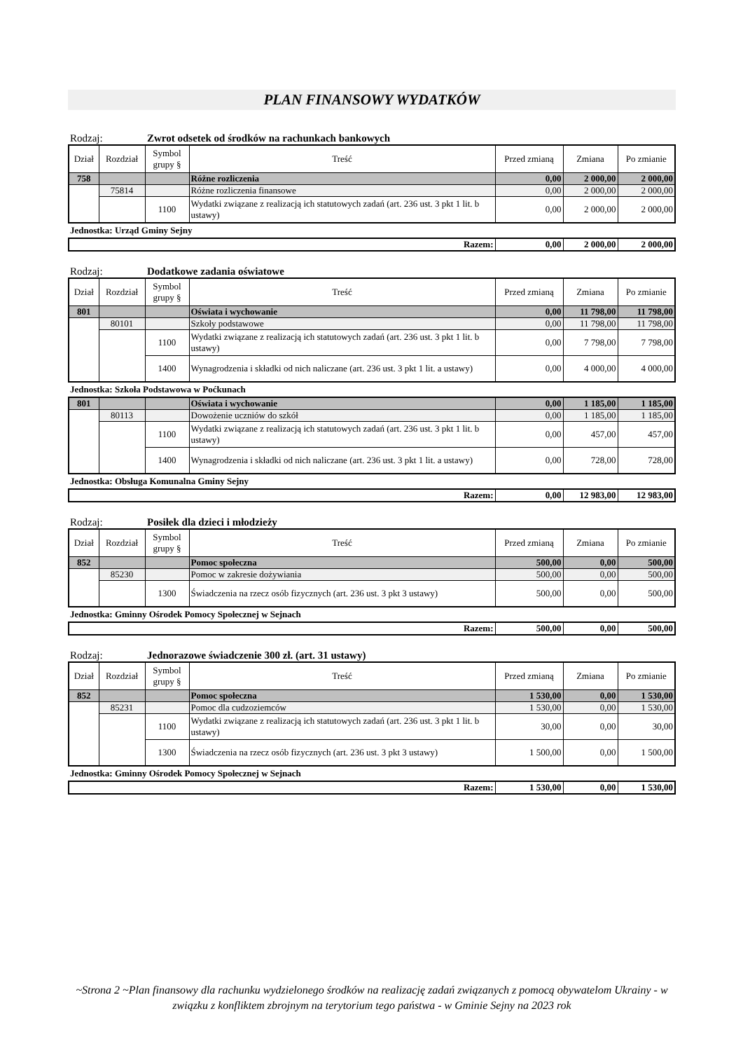PLAN FINANSOWY WYDATKÓW
Rodzaj: Zwrot odsetek od środków na rachunkach bankowych
| Dział | Rozdział | Symbol grupy § | Treść | Przed zmianą | Zmiana | Po zmianie |
| --- | --- | --- | --- | --- | --- | --- |
| 758 | | | Różne rozliczenia | 0,00 | 2 000,00 | 2 000,00 |
| | 75814 | | Różne rozliczenia finansowe | 0,00 | 2 000,00 | 2 000,00 |
| | | 1100 | Wydatki związane z realizacją ich statutowych zadań (art. 236 ust. 3 pkt 1 lit. b ustawy) | 0,00 | 2 000,00 | 2 000,00 |
Jednostka: Urząd Gminy Sejny
| Razem: | 0,00 | 2 000,00 | 2 000,00 |
Rodzaj: Dodatkowe zadania oświatowe
| Dział | Rozdział | Symbol grupy § | Treść | Przed zmianą | Zmiana | Po zmianie |
| --- | --- | --- | --- | --- | --- | --- |
| 801 | | | Oświata i wychowanie | 0,00 | 11 798,00 | 11 798,00 |
| | 80101 | | Szkoły podstawowe | 0,00 | 11 798,00 | 11 798,00 |
| | | 1100 | Wydatki związane z realizacją ich statutowych zadań (art. 236 ust. 3 pkt 1 lit. b ustawy) | 0,00 | 7 798,00 | 7 798,00 |
| | | 1400 | Wynagrodzenia i składki od nich naliczane (art. 236 ust. 3 pkt 1 lit. a ustawy) | 0,00 | 4 000,00 | 4 000,00 |
Jednostka: Szkoła Podstawowa w Poćkunach
| 801 | | | Oświata i wychowanie | 0,00 | 1 185,00 | 1 185,00 |
| | 80113 | | Dowożenie uczniów do szkół | 0,00 | 1 185,00 | 1 185,00 |
| | | 1100 | Wydatki związane z realizacją ich statutowych zadań (art. 236 ust. 3 pkt 1 lit. b ustawy) | 0,00 | 457,00 | 457,00 |
| | | 1400 | Wynagrodzenia i składki od nich naliczane (art. 236 ust. 3 pkt 1 lit. a ustawy) | 0,00 | 728,00 | 728,00 |
Jednostka: Obsługa Komunalna Gminy Sejny
| Razem: | 0,00 | 12 983,00 | 12 983,00 |
Rodzaj: Posiłek dla dzieci i młodzieży
| Dział | Rozdział | Symbol grupy § | Treść | Przed zmianą | Zmiana | Po zmianie |
| --- | --- | --- | --- | --- | --- | --- |
| 852 | | | Pomoc społeczna | 500,00 | 0,00 | 500,00 |
| | 85230 | | Pomoc w zakresie dożywiania | 500,00 | 0,00 | 500,00 |
| | | 1300 | Świadczenia na rzecz osób fizycznych (art. 236 ust. 3 pkt 3 ustawy) | 500,00 | 0,00 | 500,00 |
Jednostka: Gminny Ośrodek Pomocy Społecznej w Sejnach
| Razem: | 500,00 | 0,00 | 500,00 |
Rodzaj: Jednorazowe świadczenie 300 zł. (art. 31 ustawy)
| Dział | Rozdział | Symbol grupy § | Treść | Przed zmianą | Zmiana | Po zmianie |
| --- | --- | --- | --- | --- | --- | --- |
| 852 | | | Pomoc społeczna | 1 530,00 | 0,00 | 1 530,00 |
| | 85231 | | Pomoc dla cudzoziemców | 1 530,00 | 0,00 | 1 530,00 |
| | | 1100 | Wydatki związane z realizacją ich statutowych zadań (art. 236 ust. 3 pkt 1 lit. b ustawy) | 30,00 | 0,00 | 30,00 |
| | | 1300 | Świadczenia na rzecz osób fizycznych (art. 236 ust. 3 pkt 3 ustawy) | 1 500,00 | 0,00 | 1 500,00 |
Jednostka: Gminny Ośrodek Pomocy Społecznej w Sejnach
| Razem: | 1 530,00 | 0,00 | 1 530,00 |
~Strona 2 ~Plan finansowy dla rachunku wydzielonego środków na realizację zadań związanych z pomocą obywatelom Ukrainy - w związku z konfliktem zbrojnym na terytorium tego państwa - w Gminie Sejny na 2023 rok